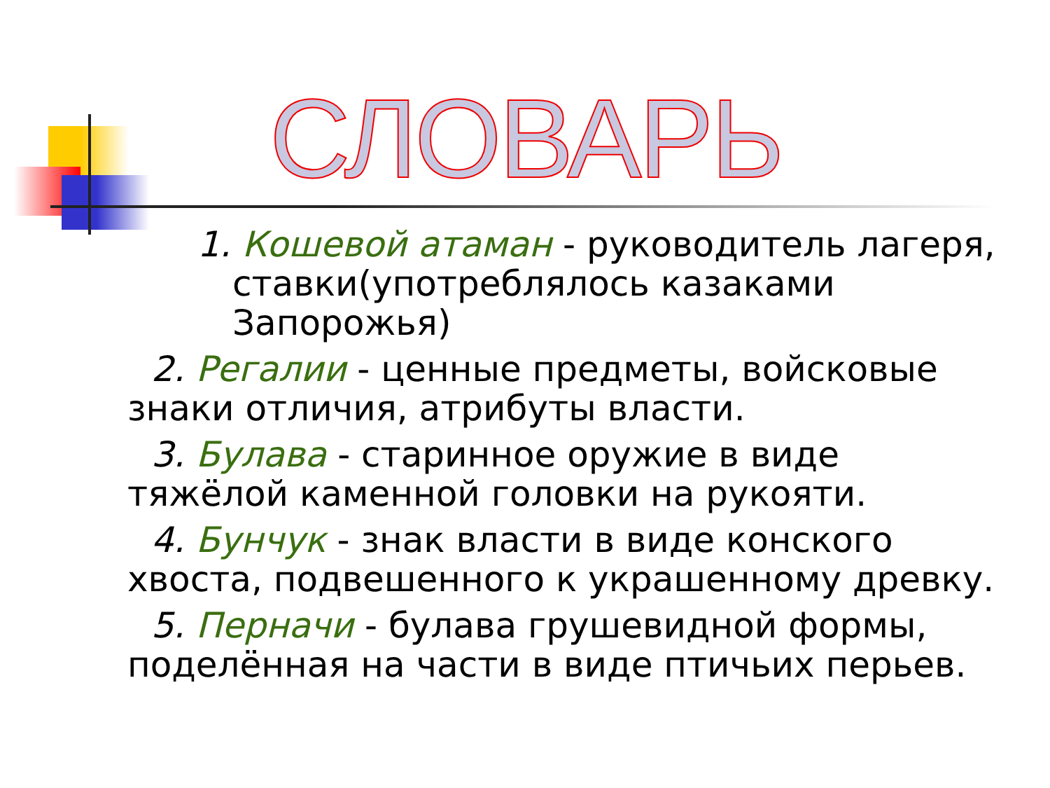СЛОВАРЬ
1. Кошевой атаман - руководитель лагеря, ставки(употреблялось казаками Запорожья)
2. Регалии - ценные предметы, войсковые знаки отличия, атрибуты власти.
3. Булава - старинное оружие в виде тяжёлой каменной головки на рукояти.
4. Бунчук - знак власти в виде конского хвоста, подвешенного к украшенному древку.
5. Перначи - булава грушевидной формы, поделённая на части в виде птичьих перьев.